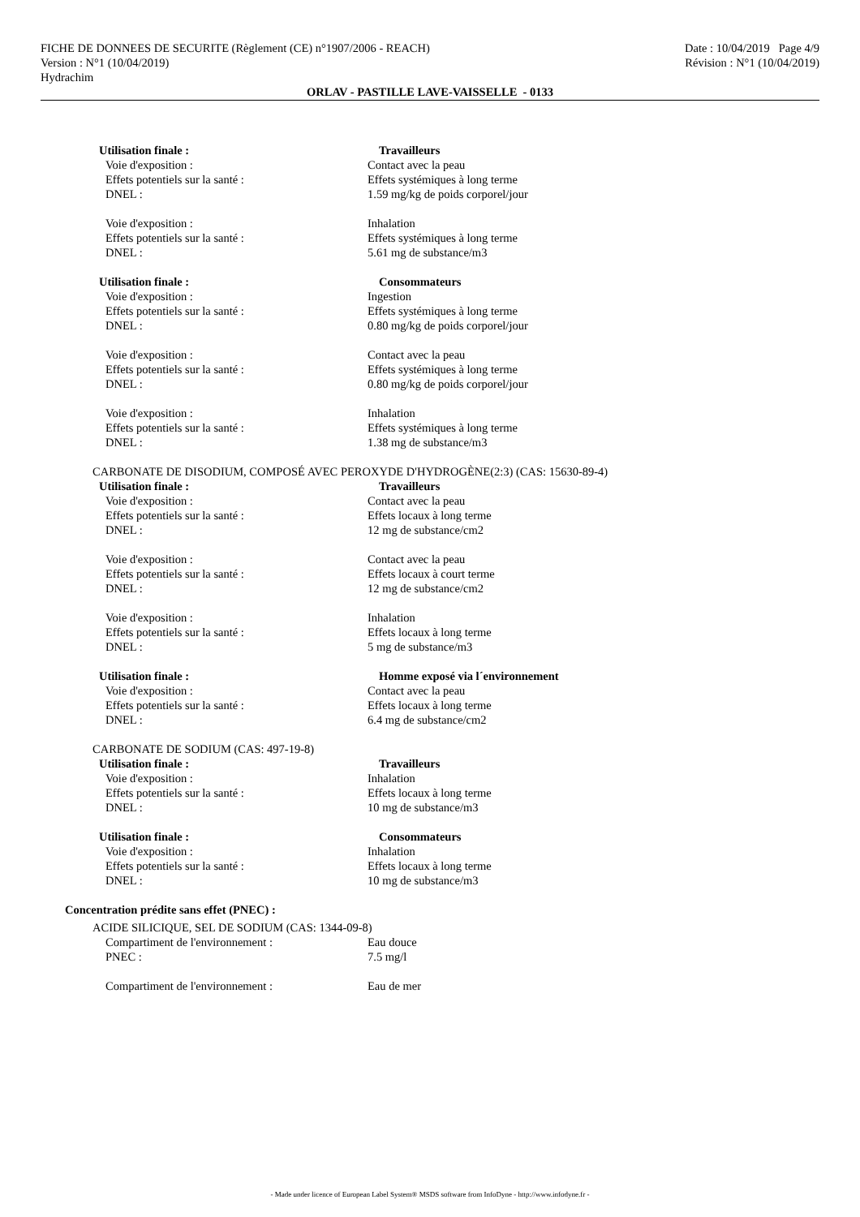FICHE DE DONNEES DE SECURITE (Règlement (CE) n°1907/2006 - REACH)
Version : N°1 (10/04/2019)
Hydrachim
Date : 10/04/2019 Page 4/9
Révision : N°1 (10/04/2019)
ORLAV - PASTILLE LAVE-VAISSELLE - 0133
Utilisation finale : Travailleurs
Voie d'exposition : Contact avec la peau
Effets potentiels sur la santé : Effets systémiques à long terme
DNEL : 1.59 mg/kg de poids corporel/jour
Voie d'exposition : Inhalation
Effets potentiels sur la santé : Effets systémiques à long terme
DNEL : 5.61 mg de substance/m3
Utilisation finale : Consommateurs
Voie d'exposition : Ingestion
Effets potentiels sur la santé : Effets systémiques à long terme
DNEL : 0.80 mg/kg de poids corporel/jour
Voie d'exposition : Contact avec la peau
Effets potentiels sur la santé : Effets systémiques à long terme
DNEL : 0.80 mg/kg de poids corporel/jour
Voie d'exposition : Inhalation
Effets potentiels sur la santé : Effets systémiques à long terme
DNEL : 1.38 mg de substance/m3
CARBONATE DE DISODIUM, COMPOSÉ AVEC PEROXYDE D'HYDROGÈNE(2:3) (CAS: 15630-89-4)
Utilisation finale : Travailleurs
Voie d'exposition : Contact avec la peau
Effets potentiels sur la santé : Effets locaux à long terme
DNEL : 12 mg de substance/cm2
Voie d'exposition : Contact avec la peau
Effets potentiels sur la santé : Effets locaux à court terme
DNEL : 12 mg de substance/cm2
Voie d'exposition : Inhalation
Effets potentiels sur la santé : Effets locaux à long terme
DNEL : 5 mg de substance/m3
Utilisation finale : Homme exposé via l´environnement
Voie d'exposition : Contact avec la peau
Effets potentiels sur la santé : Effets locaux à long terme
DNEL : 6.4 mg de substance/cm2
CARBONATE DE SODIUM (CAS: 497-19-8)
Utilisation finale : Travailleurs
Voie d'exposition : Inhalation
Effets potentiels sur la santé : Effets locaux à long terme
DNEL : 10 mg de substance/m3
Utilisation finale : Consommateurs
Voie d'exposition : Inhalation
Effets potentiels sur la santé : Effets locaux à long terme
DNEL : 10 mg de substance/m3
Concentration prédite sans effet (PNEC) :
ACIDE SILICIQUE, SEL DE SODIUM (CAS: 1344-09-8)
Compartiment de l'environnement : Eau douce
PNEC : 7.5 mg/l
Compartiment de l'environnement : Eau de mer
- Made under licence of European Label System® MSDS software from InfoDyne - http://www.infodyne.fr -